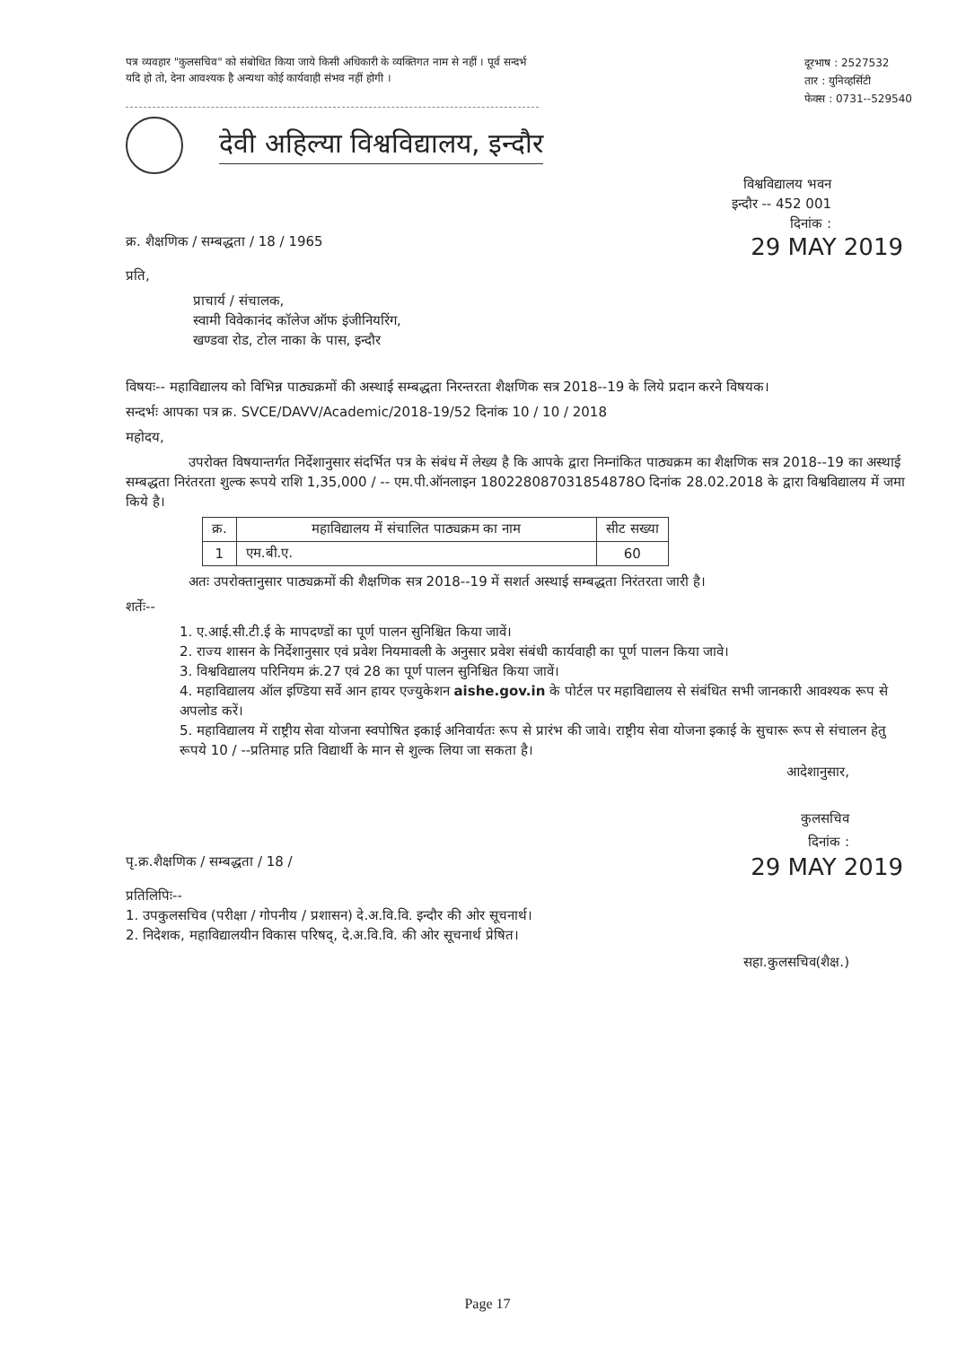पत्र व्यवहार "कुलसचिव" को संबोधित किया जाये किसी अधिकारी के व्यक्तिगत नाम से नहीं । पूर्व सन्दर्भ यदि हो तो, देना आवश्यक है अन्यथा कोई कार्यवाही संभव नहीं होगी ।
दूरभाष : 2527532
तार : युनिव्हर्सिटी
फेक्स : 0731--529540
देवी अहिल्या विश्वविद्यालय, इन्दौर
विश्वविद्यालय भवन
इन्दौर -- 452 001
दिनांक :
क्र. शैक्षणिक / सम्बद्धता / 18 / 1965 29 MAY 2019
प्रति,
प्राचार्य / संचालक,
स्वामी विवेकानंद कॉलेज ऑफ इंजीनियरिंग,
खण्डवा रोड, टोल नाका के पास, इन्दौर
विषयः-- महाविद्यालय को विभिन्न पाठ्यक्रमों की अस्थाई सम्बद्धता निरन्तरता शैक्षणिक सत्र 2018--19 के लिये प्रदान करने विषयक।
सन्दर्भः आपका पत्र क्र. SVCE/DAVV/Academic/2018-19/52 दिनांक 10 / 10 / 2018
महोदय,
उपरोक्त विषयान्तर्गत निर्देशानुसार संदर्भित पत्र के संबंध में लेख्य है कि आपके द्वारा निम्नांकित पाठ्यक्रम का शैक्षणिक सत्र 2018--19 का अस्थाई सम्बद्धता निरंतरता शुल्क रूपये राशि 1,35,000 / -- एम.पी.ऑनलाइन 180228087031854878O दिनांक 28.02.2018 के द्वारा विश्वविद्यालय में जमा किये है।
| क्र. | महाविद्यालय में संचालित पाठ्यक्रम का नाम | सीट सख्या |
| --- | --- | --- |
| 1 | एम.बी.ए. | 60 |
अतः उपरोक्तानुसार पाठ्यक्रमों की शैक्षणिक सत्र 2018--19 में सशर्त अस्थाई सम्बद्धता निरंतरता जारी है।
शर्तेः--
1. ए.आई.सी.टी.ई के मापदण्डों का पूर्ण पालन सुनिश्चित किया जावें।
2. राज्य शासन के निर्देशानुसार एवं प्रवेश नियमावली के अनुसार प्रवेश संबंधी कार्यवाही का पूर्ण पालन किया जावे।
3. विश्वविद्यालय परिनियम क्रं.27 एवं 28 का पूर्ण पालन सुनिश्चित किया जावें।
4. महाविद्यालय ऑल इण्डिया सर्वे आन हायर एज्युकेशन aishe.gov.in के पोर्टल पर महाविद्यालय से संबंधित सभी जानकारी आवश्यक रूप से अपलोड करें।
5. महाविद्यालय में राष्ट्रीय सेवा योजना स्वपोषित इकाई अनिवार्यतः रूप से प्रारंभ की जावे। राष्ट्रीय सेवा योजना इकाई के सुचारू रूप से संचालन हेतु रूपये 10 / --प्रतिमाह प्रति विद्यार्थी के मान से शुल्क लिया जा सकता है।
आदेशानुसार,
कुलसचिव
दिनांक :
पृ.क्र.शैक्षणिक / सम्बद्धता / 18 / 29 MAY 2019
प्रतिलिपिः--
1. उपकुलसचिव (परीक्षा / गोपनीय / प्रशासन) दे.अ.वि.वि. इन्दौर की ओर सूचनार्थ।
2. निदेशक, महाविद्यालयीन विकास परिषद्, दे.अ.वि.वि. की ओर सूचनार्थ प्रेषित।
सहा.कुलसचिव(शैक्ष.)
Page 17